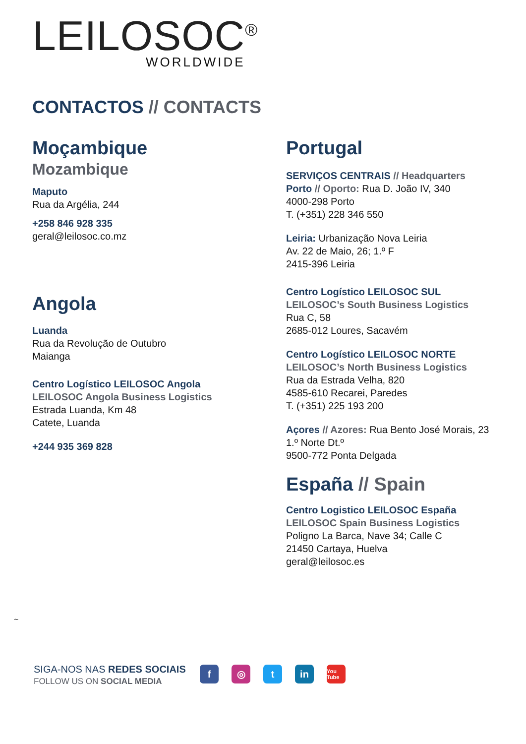LEILOSOC<sup>®</sup>
WORLDWIDE
CONTACTOS // CONTACTS
Moçambique
Mozambique
Maputo
Rua da Argélia, 244
+258 846 928 335
geral@leilosoc.co.mz
Angola
Luanda
Rua da Revolução de Outubro
Maianga
Centro Logístico LEILOSOC Angola
LEILOSOC Angola Business Logistics
Estrada Luanda, Km 48
Catete, Luanda
+244 935 369 828
Portugal
SERVIÇOS CENTRAIS // Headquarters
Porto // Oporto: Rua D. João IV, 340
4000-298 Porto
T. (+351) 228 346 550
Leiria: Urbanização Nova Leiria
Av. 22 de Maio, 26; 1.º F
2415-396 Leiria
Centro Logístico LEILOSOC SUL
LEILOSOC’s South Business Logistics
Rua C, 58
2685-012 Loures, Sacavém
Centro Logístico LEILOSOC NORTE
LEILOSOC’s North Business Logistics
Rua da Estrada Velha, 820
4585-610 Recarei, Paredes
T. (+351) 225 193 200
Açores // Azores: Rua Bento José Morais, 23
1.º Norte Dt.º
9500-772 Ponta Delgada
España // Spain
Centro Logistico LEILOSOC España
LEILOSOC Spain Business Logistics
Poligno La Barca, Nave 34; Calle C
21450 Cartaya, Huelva
geral@leilosoc.es
~
SIGA-NOS NAS REDES SOCIAIS
FOLLOW US ON SOCIAL MEDIA
f ◎ t in You Tube